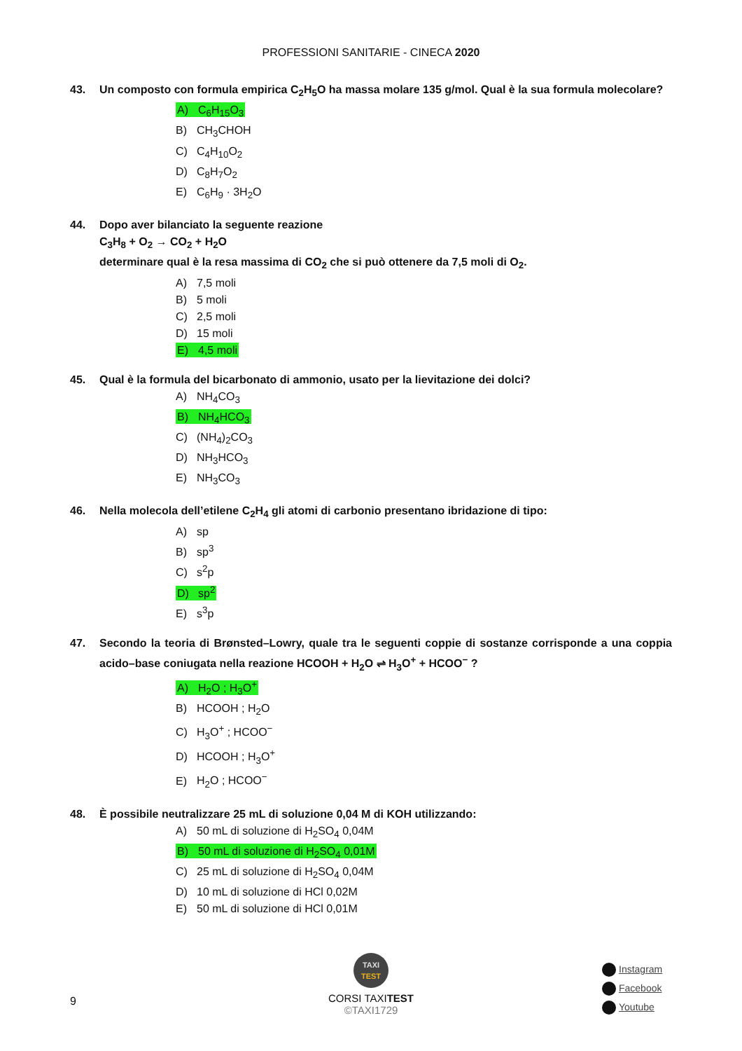PROFESSIONI SANITARIE - CINECA 2020
43. Un composto con formula empirica C<sub>2</sub>H<sub>5</sub>O ha massa molare 135 g/mol. Qual è la sua formula molecolare?
A) C<sub>6</sub>H<sub>15</sub>O<sub>3</sub>
B) CH<sub>3</sub>CHOH
C) C<sub>4</sub>H<sub>10</sub>O<sub>2</sub>
D) C<sub>8</sub>H<sub>7</sub>O<sub>2</sub>
E) C<sub>6</sub>H<sub>9</sub> · 3H<sub>2</sub>O
44. Dopo aver bilanciato la seguente reazione
C<sub>3</sub>H<sub>8</sub> + O<sub>2</sub> → CO<sub>2</sub> + H<sub>2</sub>O
determinare qual è la resa massima di CO<sub>2</sub> che si può ottenere da 7,5 moli di O<sub>2</sub>.
A) 7,5 moli
B) 5 moli
C) 2,5 moli
D) 15 moli
E) 4,5 moli
45. Qual è la formula del bicarbonato di ammonio, usato per la lievitazione dei dolci?
A) NH<sub>4</sub>CO<sub>3</sub>
B) NH<sub>4</sub>HCO<sub>3</sub>
C) (NH<sub>4</sub>)<sub>2</sub>CO<sub>3</sub>
D) NH<sub>3</sub>HCO<sub>3</sub>
E) NH<sub>3</sub>CO<sub>3</sub>
46. Nella molecola dell’etilene C<sub>2</sub>H<sub>4</sub> gli atomi di carbonio presentano ibridazione di tipo:
A) sp
B) sp<sup>3</sup>
C) s<sup>2</sup>p
D) sp<sup>2</sup>
E) s<sup>3</sup>p
47. Secondo la teoria di Brønsted–Lowry, quale tra le seguenti coppie di sostanze corrisponde a una coppia acido–base coniugata nella reazione HCOOH + H<sub>2</sub>O ⇌ H<sub>3</sub>O<sup>+</sup> + HCOO<sup>−</sup> ?
A) H<sub>2</sub>O ; H<sub>3</sub>O<sup>+</sup>
B) HCOOH ; H<sub>2</sub>O
C) H<sub>3</sub>O<sup>+</sup> ; HCOO<sup>−</sup>
D) HCOOH ; H<sub>3</sub>O<sup>+</sup>
E) H<sub>2</sub>O ; HCOO<sup>−</sup>
48. È possibile neutralizzare 25 mL di soluzione 0,04 M di KOH utilizzando:
A) 50 mL di soluzione di H<sub>2</sub>SO<sub>4</sub> 0,04M
B) 50 mL di soluzione di H<sub>2</sub>SO<sub>4</sub> 0,01M
C) 25 mL di soluzione di H<sub>2</sub>SO<sub>4</sub> 0,04M
D) 10 mL di soluzione di HCl 0,02M
E) 50 mL di soluzione di HCl 0,01M
9
TAXI
TEST
CORSI TAXITEST
©TAXI1729
Instagram
Facebook
Youtube